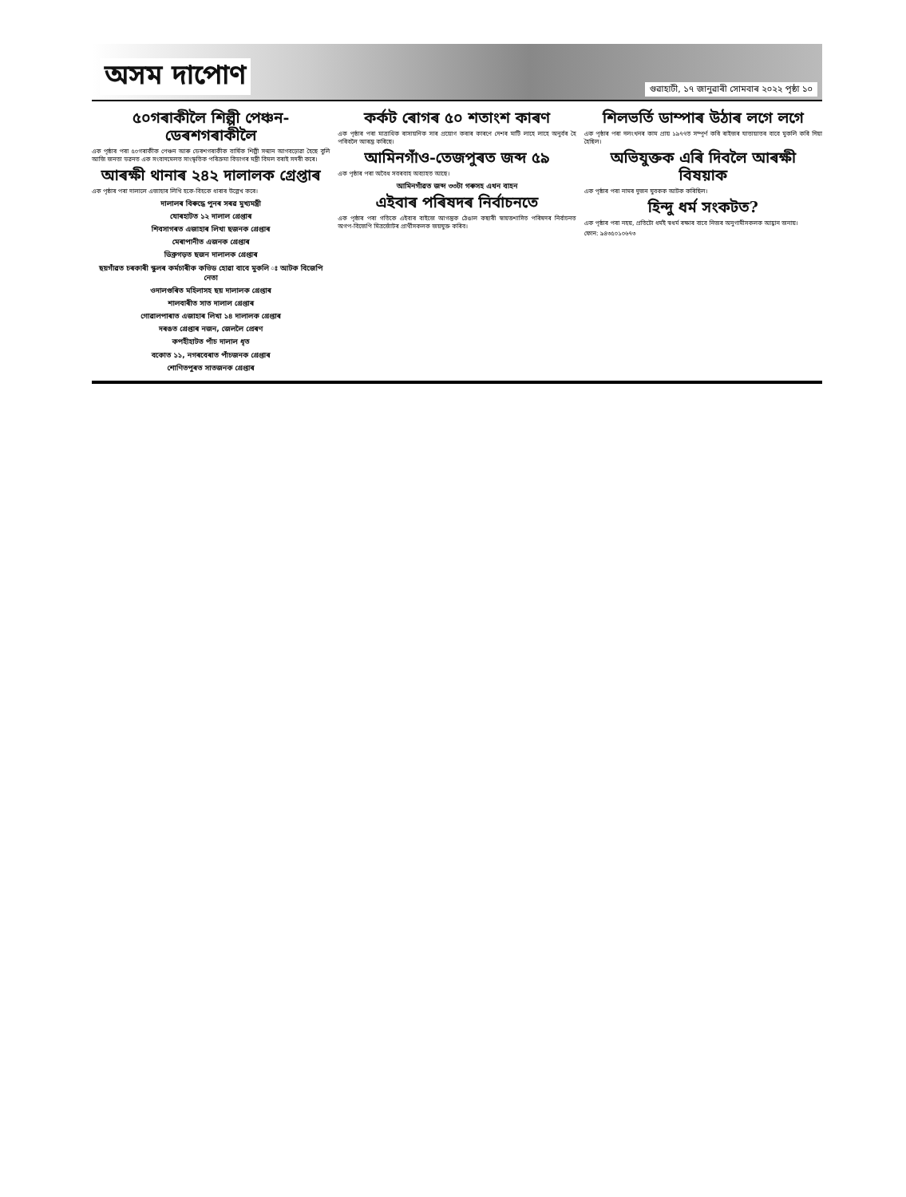অসম দাপোণ
গুৱাহাটী, ১৭ জানুৱাৰী সোমবাৰ ২০২২ পৃষ্ঠা ১০
৫০গৰাকীলৈ শিল্পী পেঞ্চন-ডেৰশগৰাকীলৈ
এক পৃষ্ঠাৰ পৰা ৫০গৰাকীক পেঞ্চন আৰু ডেৰশগৰাকীক বাৰ্ষিক শিল্পী সন্মান আগবঢ়োৱা হৈছে বুলি আজি জনতা ভৱনত এক সংবাদমেলত সাংস্কৃতিক পৰিক্ৰমা বিভাগৰ মন্ত্ৰী বিমল বৰাই সদৰী কৰে।
আৰক্ষী থানাৰ ২৪২ দালালক গ্ৰেপ্তাৰ
এক পৃষ্ঠাৰ পৰা দালালে এজাহাৰ লিখি হকে-বিহকে ধাৰাৰ উল্লেখ কৰে।
দালালৰ বিৰুদ্ধে পুনৰ সৰৱ মুখ্যমন্ত্ৰী
যোৰহাটত ১২ দালাল গ্ৰেপ্তাৰ
শিবসাগৰত এজাহাৰ লিখা ছজনক গ্ৰেপ্তাৰ
মেৰাপানীত এজনক গ্ৰেপ্তাৰ
ডিব্ৰুগড়ত ছজন দালালক গ্ৰেপ্তাৰ
ছয়গাঁৱত চৰকাৰী স্কুলৰ কৰ্মচাৰীক কভিড হোৱা বাবে মুকলি ঃ আটক বিজেপি নেতা
ওদালগুৰিত মহিলাসহ ছয় দালালক গ্ৰেপ্তাৰ
শালবাৰীত সাত দালাল গ্ৰেপ্তাৰ
গোৱালপাৰাত এজাহাৰ লিখা ১৪ দালালক গ্ৰেপ্তাৰ
দৰঙত গ্ৰেপ্তাৰ নজন, জেললৈ প্ৰেৰণ
কপহীহাটত পাঁচ দালাল ধৃত
বকোত ১১, নগৰবেৰাত পাঁচজনক গ্ৰেপ্তাৰ
শোণিতপুৰত সাতজনক গ্ৰেপ্তাৰ
কৰ্কট ৰোগৰ ৫০ শতাংশ কাৰণ
এক পৃষ্ঠাৰ পৰা মাত্ৰাধিক ৰাসায়নিক সাৰ প্ৰয়োগ কৰাৰ কাৰণে দেশৰ মাটি লাহে লাহে অনুৰ্বৰ হৈ পৰিবলৈ আৰম্ভ কৰিছে।
আমিনগাঁও-তেজপুৰত জব্দ ৫৯
এক পৃষ্ঠাৰ পৰা অবৈধ সবৰবাহ অব্যাহত আছে।
আমিনগাঁৱত জব্দ ৩৩টা গৰুসহ এখন বাহন
এইবাৰ পৰিষদৰ নিৰ্বাচনতে
এক পৃষ্ঠাৰ পৰা গতিকে এইবাৰ বাইজে আগন্তুক ঠেঙাল কছাৰী স্বায়ত্তশাসিত পৰিষদৰ নিৰ্বাচনত অগপ-বিজেপি মিত্ৰজোঁটৰ প্ৰাৰ্থীসকলক জয়যুক্ত কৰিব।
শিলভৰ্তি ডাম্পাৰ উঠাৰ লগে লগে
এক পৃষ্ঠাৰ পৰা দলংখনৰ কাম প্ৰায় ১৯৭৭ত সম্পূৰ্ণ কৰি ৰাইজৰ যাতায়াতৰ বাবে মুকলি কৰি দিয়া হৈছিল।
অভিযুক্তক এৰি দিবলৈ আৰক্ষী বিষয়াক
এক পৃষ্ঠাৰ পৰা নামৰ দুজন যুবকক আটক কৰিছিল।
হিন্দু ধৰ্ম সংকটত?
এক পৃষ্ঠাৰ পৰা নহয়, প্ৰতিটো ধৰ্মই স্বধৰ্ম ৰক্ষাৰ বাবে নিজৰ অনুগামীসকলক আহ্বান জনায়।
ফোন: ৯৪৩৫০১০৬৭৩